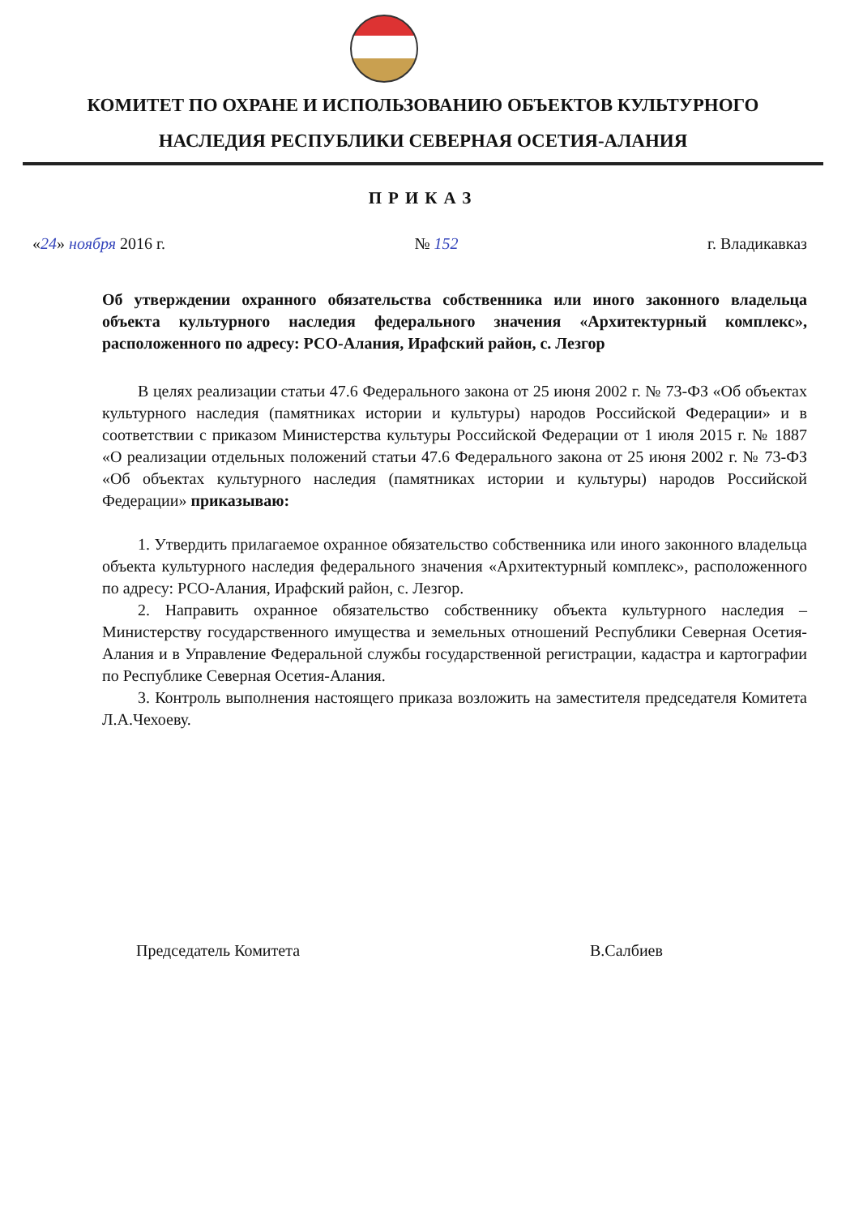КОМИТЕТ ПО ОХРАНЕ И ИСПОЛЬЗОВАНИЮ ОБЪЕКТОВ КУЛЬТУРНОГО
НАСЛЕДИЯ РЕСПУБЛИКИ СЕВЕРНАЯ ОСЕТИЯ-АЛАНИЯ
ПРИКАЗ
«24» ноября 2016 г. № 152 г. Владикавказ
Об утверждении охранного обязательства собственника или иного законного владельца объекта культурного наследия федерального значения «Архитектурный комплекс», расположенного по адресу: РСО-Алания, Ирафский район, с. Лезгор
В целях реализации статьи 47.6 Федерального закона от 25 июня 2002 г. № 73-ФЗ «Об объектах культурного наследия (памятниках истории и культуры) народов Российской Федерации» и в соответствии с приказом Министерства культуры Российской Федерации от 1 июля 2015 г. № 1887 «О реализации отдельных положений статьи 47.6 Федерального закона от 25 июня 2002 г. № 73-ФЗ «Об объектах культурного наследия (памятниках истории и культуры) народов Российской Федерации» приказываю:
1. Утвердить прилагаемое охранное обязательство собственника или иного законного владельца объекта культурного наследия федерального значения «Архитектурный комплекс», расположенного по адресу: РСО-Алания, Ирафский район, с. Лезгор.
2. Направить охранное обязательство собственнику объекта культурного наследия – Министерству государственного имущества и земельных отношений Республики Северная Осетия-Алания и в Управление Федеральной службы государственной регистрации, кадастра и картографии по Республике Северная Осетия-Алания.
3. Контроль выполнения настоящего приказа возложить на заместителя председателя Комитета Л.А.Чехоеву.
Председатель Комитета В.Салбиев